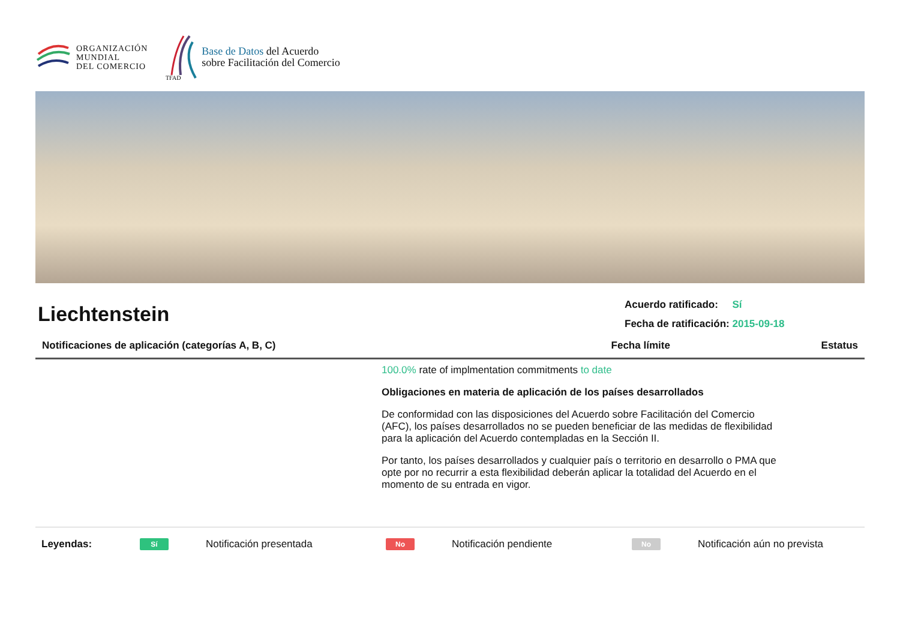ORGANIZACIÓN
MUNDIAL
DEL COMERCIO
TFAD
Base de Datos del Acuerdo
sobre Facilitación del Comercio
Liechtenstein
Acuerdo ratificado: Sí
Fecha de ratificación: 2015-09-18
Notificaciones de aplicación (categorías A, B, C) Fecha límite Estatus
100.0% rate of implmentation commitments to date
Obligaciones en materia de aplicación de los países desarrollados
De conformidad con las disposiciones del Acuerdo sobre Facilitación del Comercio (AFC), los países desarrollados no se pueden beneficiar de las medidas de flexibilidad para la aplicación del Acuerdo contempladas en la Sección II.
Por tanto, los países desarrollados y cualquier país o territorio en desarrollo o PMA que opte por no recurrir a esta flexibilidad deberán aplicar la totalidad del Acuerdo en el momento de su entrada en vigor.
Leyendas: Sí Notificación presentada No Notificación pendiente No Notificación aún no prevista